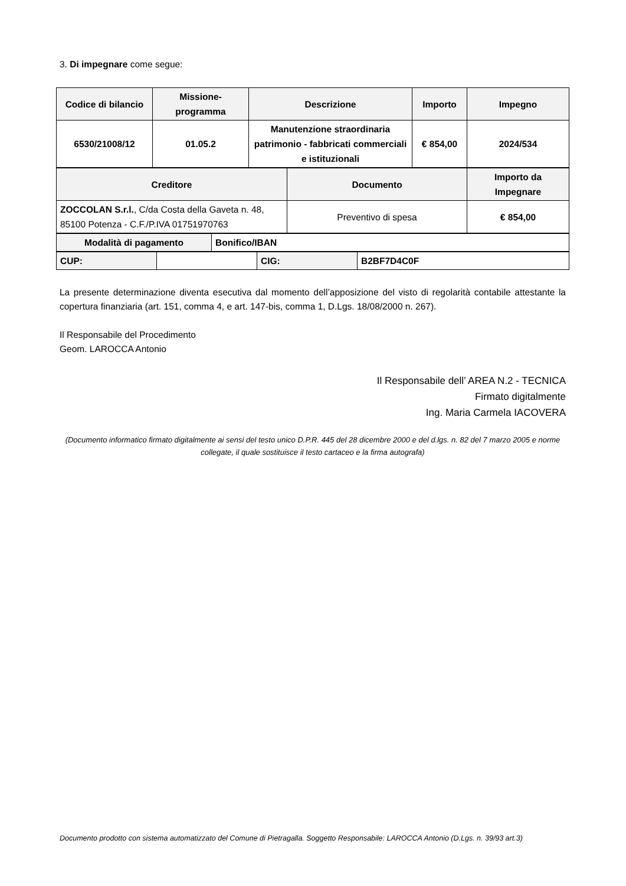3. Di impegnare come segue:
| Codice di bilancio | Missione- programma | Descrizione | Importo | Impegno |
| --- | --- | --- | --- | --- |
| 6530/21008/12 | 01.05.2 | Manutenzione straordinaria patrimonio - fabbricati commerciali e istituzionali | € 854,00 | 2024/534 |
| Creditore | Documento | Importo da Impegnare |
| --- | --- | --- |
| ZOCCOLAN S.r.l. , C/da Costa della Gaveta n. 48, 85100 Potenza - C.F./P.IVA 01751970763 | Preventivo di spesa | € 854,00 |
| Modalità di pagamento | Bonifico/IBAN |
| CUP: | | CIG: | B2BF7D4C0F |
La presente determinazione diventa esecutiva dal momento dell’apposizione del visto di regolarità contabile attestante la copertura finanziaria (art. 151, comma 4, e art. 147-bis, comma 1, D.Lgs. 18/08/2000 n. 267).
Il Responsabile del Procedimento
Geom. LAROCCA Antonio
Il Responsabile dell’ AREA N.2 - TECNICA
Firmato digitalmente
Ing. Maria Carmela IACOVERA
(Documento informatico firmato digitalmente ai sensi del testo unico D.P.R. 445 del 28 dicembre 2000 e del d.lgs. n. 82 del 7 marzo 2005 e norme collegate, il quale sostituisce il testo cartaceo e la firma autografa)
Documento prodotto con sistema automatizzato del Comune di Pietragalla. Soggetto Responsabile: LAROCCA Antonio (D.Lgs. n. 39/93 art.3)